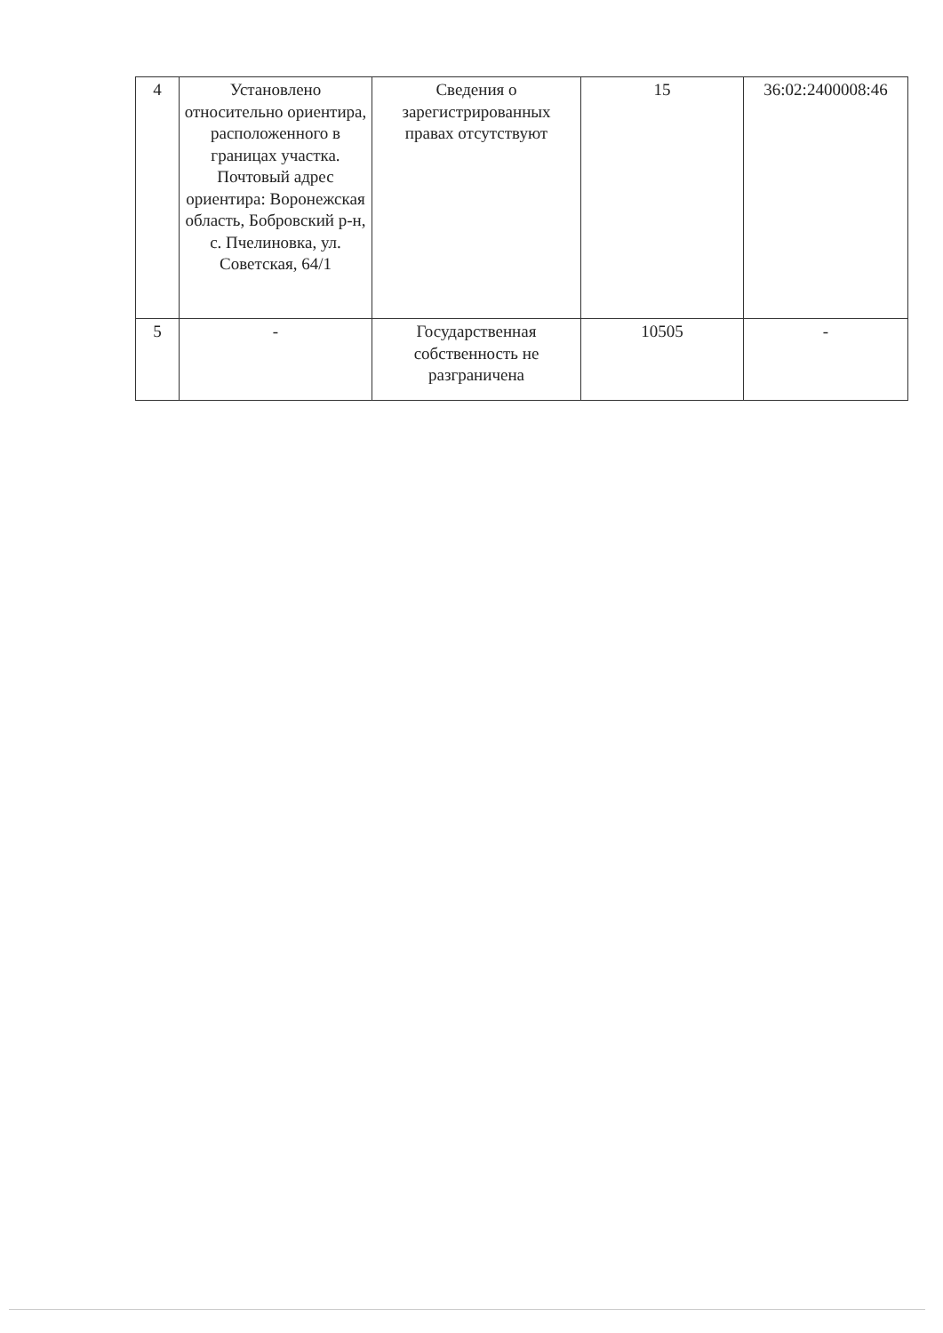| 4 | Установлено относительно ориентира, расположенного в границах участка. Почтовый адрес ориентира: Воронежская область, Бобровский р-н, с. Пчелиновка, ул. Советская, 64/1 | Сведения о зарегистрированных правах отсутствуют | 15 | 36:02:2400008:46 |
| 5 | - | Государственная собственность не разграничена | 10505 | - |